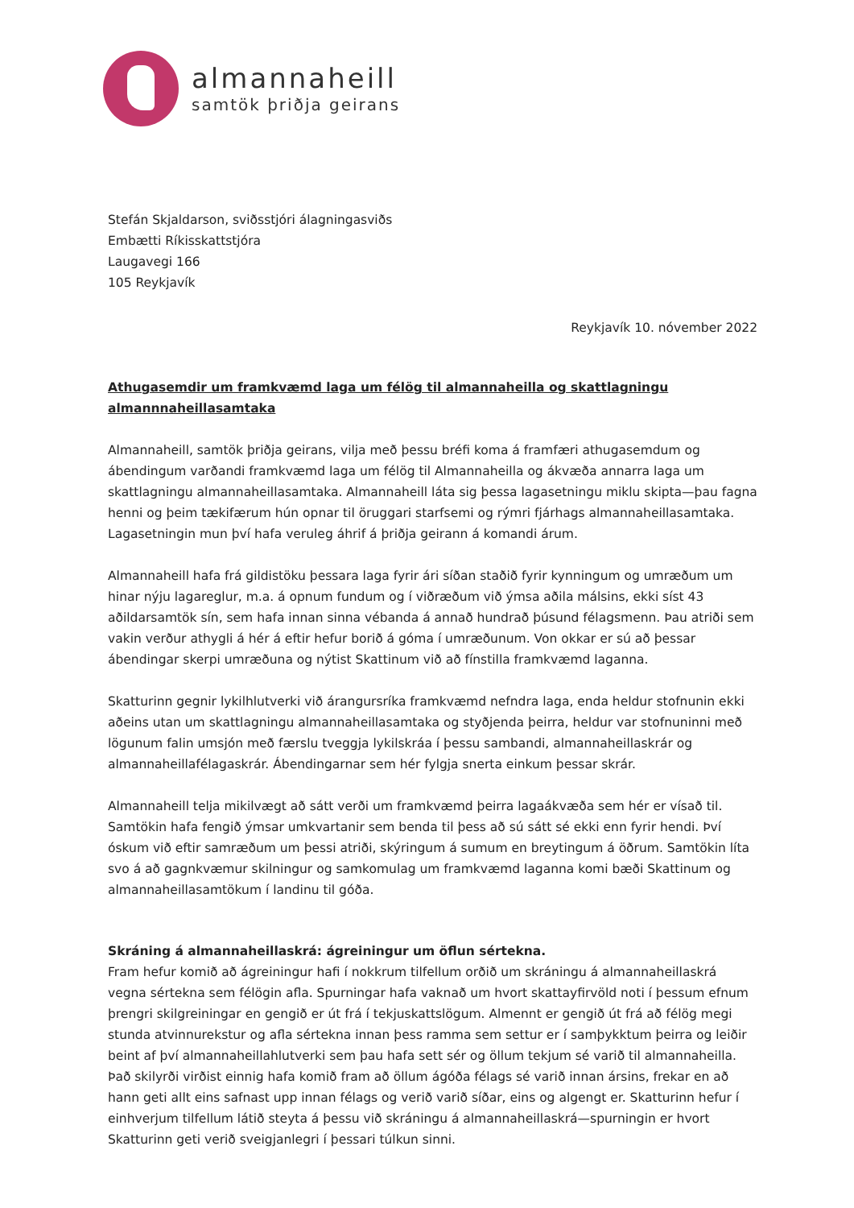almannaheill
samtök þriðja geirans
Stefán Skjaldarson, sviðsstjóri álagningasviðs
Embætti Ríkisskattstjóra
Laugavegi 166
105 Reykjavík
Reykjavík 10. nóvember 2022
Athugasemdir um framkvæmd laga um félög til almannaheilla og skattlagningu almannnaheillasamtaka
Almannaheill, samtök þriðja geirans, vilja með þessu bréfi koma á framfæri athugasemdum og ábendingum varðandi framkvæmd laga um félög til Almannaheilla og ákvæða annarra laga um skattlagningu almannaheillasamtaka. Almannaheill láta sig þessa lagasetningu miklu skipta—þau fagna henni og þeim tækifærum hún opnar til öruggari starfsemi og rýmri fjárhags almannaheillasamtaka. Lagasetningin mun því hafa veruleg áhrif á þriðja geirann á komandi árum.
Almannaheill hafa frá gildistöku þessara laga fyrir ári síðan staðið fyrir kynningum og umræðum um hinar nýju lagareglur, m.a. á opnum fundum og í viðræðum við ýmsa aðila málsins, ekki síst 43 aðildarsamtök sín, sem hafa innan sinna vébanda á annað hundrað þúsund félagsmenn. Þau atriði sem vakin verður athygli á hér á eftir hefur borið á góma í umræðunum. Von okkar er sú að þessar ábendingar skerpi umræðuna og nýtist Skattinum við að fínstilla framkvæmd laganna.
Skatturinn gegnir lykilhlutverki við árangursríka framkvæmd nefndra laga, enda heldur stofnunin ekki aðeins utan um skattlagningu almannaheillasamtaka og styðjenda þeirra, heldur var stofnuninni með lögunum falin umsjón með færslu tveggja lykilskráa í þessu sambandi, almannaheillaskrár og almannaheillafélagaskrár. Ábendingarnar sem hér fylgja snerta einkum þessar skrár.
Almannaheill telja mikilvægt að sátt verði um framkvæmd þeirra lagaákvæða sem hér er vísað til. Samtökin hafa fengið ýmsar umkvartanir sem benda til þess að sú sátt sé ekki enn fyrir hendi. Því óskum við eftir samræðum um þessi atriði, skýringum á sumum en breytingum á öðrum. Samtökin líta svo á að gagnkvæmur skilningur og samkomulag um framkvæmd laganna komi bæði Skattinum og almannaheillasamtökum í landinu til góða.
Skráning á almannaheillaskrá: ágreiningur um öflun sértekna.
Fram hefur komið að ágreiningur hafi í nokkrum tilfellum orðið um skráningu á almannaheillaskrá vegna sértekna sem félögin afla. Spurningar hafa vaknað um hvort skattayfirvöld noti í þessum efnum þrengri skilgreiningar en gengið er út frá í tekjuskattslögum. Almennt er gengið út frá að félög megi stunda atvinnurekstur og afla sértekna innan þess ramma sem settur er í samþykktum þeirra og leiðir beint af því almannaheillahlutverki sem þau hafa sett sér og öllum tekjum sé varið til almannaheilla. Það skilyrði virðist einnig hafa komið fram að öllum ágóða félags sé varið innan ársins, frekar en að hann geti allt eins safnast upp innan félags og verið varið síðar, eins og algengt er. Skatturinn hefur í einhverjum tilfellum látið steyta á þessu við skráningu á almannaheillaskrá—spurningin er hvort Skatturinn geti verið sveigjanlegri í þessari túlkun sinni.